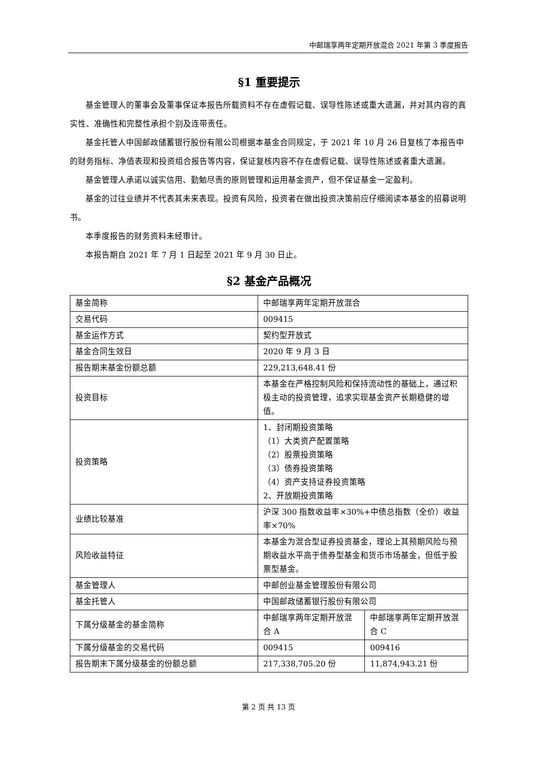中邮瑞享两年定期开放混合 2021 年第 3 季度报告
§1 重要提示
基金管理人的董事会及董事保证本报告所载资料不存在虚假记载、误导性陈述或重大遗漏，并对其内容的真实性、准确性和完整性承担个别及连带责任。
基金托管人中国邮政储蓄银行股份有限公司根据本基金合同规定，于 2021 年 10 月 26 日复核了本报告中的财务指标、净值表现和投资组合报告等内容，保证复核内容不存在虚假记载、误导性陈述或者重大遗漏。
基金管理人承诺以诚实信用、勤勉尽责的原则管理和运用基金资产，但不保证基金一定盈利。
基金的过往业绩并不代表其未来表现。投资有风险，投资者在做出投资决策前应仔细阅读本基金的招募说明书。
本季度报告的财务资料未经审计。
本报告期自 2021 年 7 月 1 日起至 2021 年 9 月 30 日止。
§2 基金产品概况
| 基金简称 | 中邮瑞享两年定期开放混合 | |
| 交易代码 | 009415 | |
| 基金运作方式 | 契约型开放式 | |
| 基金合同生效日 | 2020 年 9 月 3 日 | |
| 报告期末基金份额总额 | 229,213,648.41 份 | |
| 投资目标 | 本基金在严格控制风险和保持流动性的基础上，通过积极主动的投资管理，追求实现基金资产长期稳健的增值。 | |
| 投资策略 | 1、封闭期投资策略 （1）大类资产配置策略 （2）股票投资策略 （3）债券投资策略 （4）资产支持证券投资策略 2、开放期投资策略 | |
| 业绩比较基准 | 沪深 300 指数收益率×30%+中债总指数（全价）收益率×70% | |
| 风险收益特征 | 本基金为混合型证券投资基金，理论上其预期风险与预期收益水平高于债券型基金和货币市场基金，但低于股票型基金。 | |
| 基金管理人 | 中邮创业基金管理股份有限公司 | |
| 基金托管人 | 中国邮政储蓄银行股份有限公司 | |
| 下属分级基金的基金简称 | 中邮瑞享两年定期开放混合 A | 中邮瑞享两年定期开放混合 C |
| 下属分级基金的交易代码 | 009415 | 009416 |
| 报告期末下属分级基金的份额总额 | 217,338,705.20 份 | 11,874,943.21 份 |
第 2 页 共 13 页